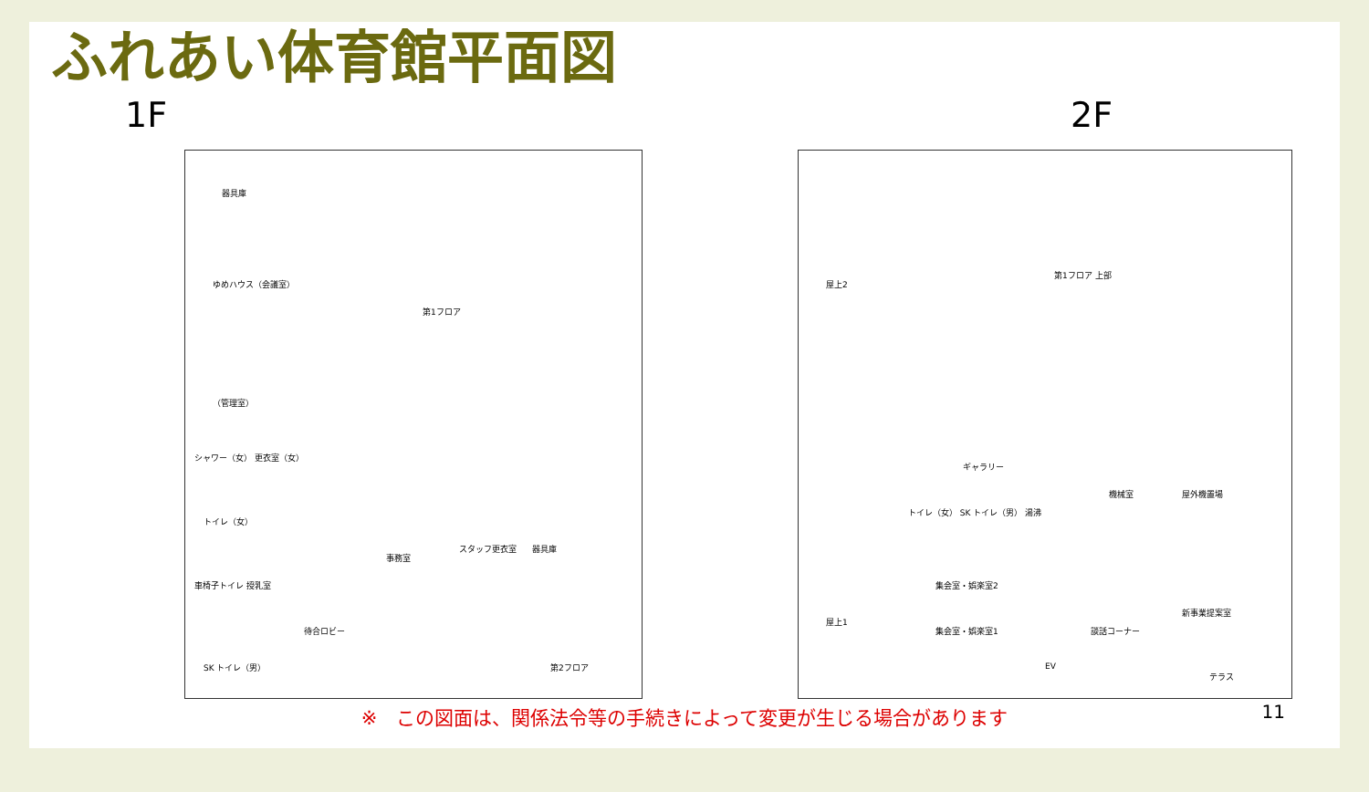ふれあい体育館平面図
1F 2F
器具庫
ゆめハウス（会議室）
第1フロア
（管理室）
シャワー（女） 更衣室（女）
トイレ（女）
事務室
スタッフ更衣室 器具庫
車椅子トイレ 授乳室
待合ロビー
SK トイレ（男） 第2フロア
屋上2
第1フロア 上部
ギャラリー
機械室 屋外機置場
トイレ（女） SK トイレ（男） 湯沸
集会室・娯楽室2
屋上1
新事業提案室
談話コーナー 集会室・娯楽室1
EV
テラス
※　この図面は、関係法令等の手続きによって変更が生じる場合があります
11